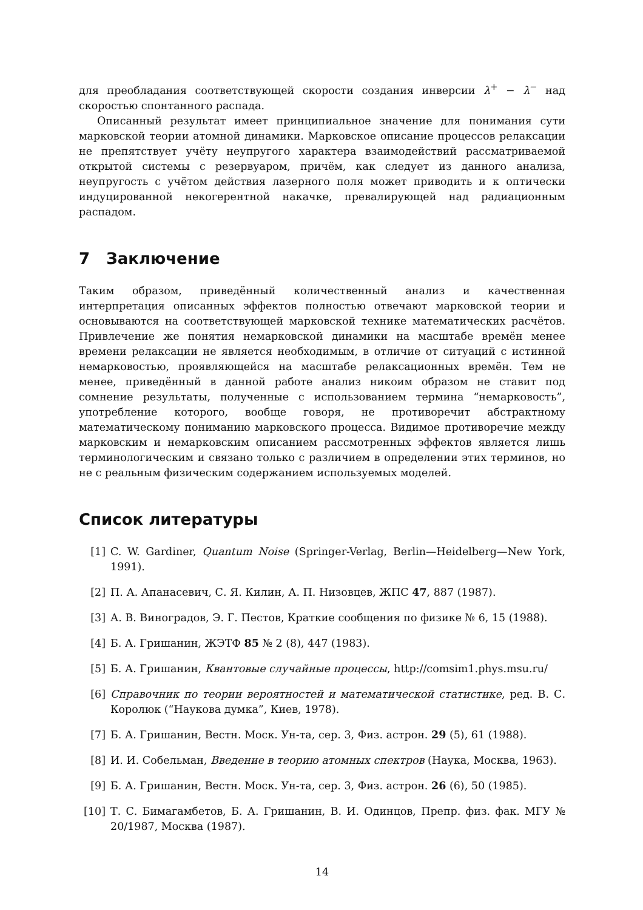для преобладания соответствующей скорости создания инверсии λ<sup>+</sup> − λ<sup>−</sup> над скоростью спонтанного распада.
Описанный результат имеет принципиальное значение для понимания сути марковской теории атомной динамики. Марковское описание процессов релаксации не препятствует учёту неупругого характера взаимодействий рассматриваемой открытой системы с резервуаром, причём, как следует из данного анализа, неупругость с учётом действия лазерного поля может приводить и к оптически индуцированной некогерентной накачке, превалирующей над радиационным распадом.
7 Заключение
Таким образом, приведённый количественный анализ и качественная интерпретация описанных эффектов полностью отвечают марковской теории и основываются на соответствующей марковской технике математических расчётов. Привлечение же понятия немарковской динамики на масштабе времён менее времени релаксации не является необходимым, в отличие от ситуаций с истинной немарковостью, проявляющейся на масштабе релаксационных времён. Тем не менее, приведённый в данной работе анализ никоим образом не ставит под сомнение результаты, полученные с использованием термина “немарковость”, употребление которого, вообще говоря, не противоречит абстрактному математическому пониманию марковского процесса. Видимое противоречие между марковским и немарковским описанием рассмотренных эффектов является лишь терминологическим и связано только с различием в определении этих терминов, но не с реальным физическим содержанием используемых моделей.
Список литературы
[1] C. W. Gardiner, Quantum Noise (Springer-Verlag, Berlin—Heidelberg—New York, 1991).
[2] П. А. Апанасевич, С. Я. Килин, А. П. Низовцев, ЖПС 47, 887 (1987).
[3] А. В. Виноградов, Э. Г. Пестов, Краткие сообщения по физике № 6, 15 (1988).
[4] Б. А. Гришанин, ЖЭТФ 85 № 2 (8), 447 (1983).
[5] Б. А. Гришанин, Квантовые случайные процессы, http://comsim1.phys.msu.ru/
[6] Справочник по теории вероятностей и математической статистике, ред. В. С. Королюк (“Наукова думка”, Киев, 1978).
[7] Б. А. Гришанин, Вестн. Моск. Ун-та, сер. 3, Физ. астрон. 29 (5), 61 (1988).
[8] И. И. Собельман, Введение в теорию атомных спектров (Наука, Москва, 1963).
[9] Б. А. Гришанин, Вестн. Моск. Ун-та, сер. 3, Физ. астрон. 26 (6), 50 (1985).
[10] Т. С. Бимагамбетов, Б. А. Гришанин, В. И. Одинцов, Препр. физ. фак. МГУ № 20/1987, Москва (1987).
14